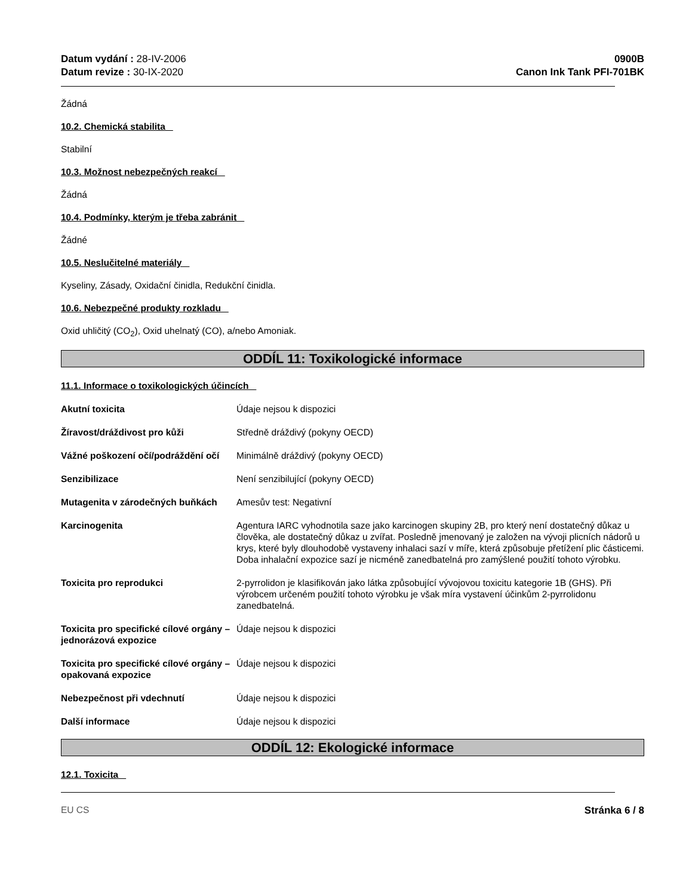Datum vydání : 28-IV-2006
Datum revize : 30-IX-2020
0900B
Canon Ink Tank PFI-701BK
Žádná
10.2. Chemická stabilita
Stabilní
10.3. Možnost nebezpečných reakcí
Žádná
10.4. Podmínky, kterým je třeba zabránit
Žádné
10.5. Neslučitelné materiály
Kyseliny, Zásady, Oxidační činidla, Redukční činidla.
10.6. Nebezpečné produkty rozkladu
Oxid uhličitý (CO<sub>2</sub>), Oxid uhelnatý (CO), a/nebo Amoniak.
ODDÍL 11: Toxikologické informace
11.1. Informace o toxikologických účincích
Akutní toxicita Údaje nejsou k dispozici
Žíravost/dráždivost pro kůži Středně dráždivý (pokyny OECD)
Vážné poškození očí/podráždění očí
Minimálně dráždivý (pokyny OECD)
Senzibilizace Není senzibilující (pokyny OECD)
Mutagenita v zárodečných buňkách
Amesův test: Negativní
Karcinogenita Agentura IARC vyhodnotila saze jako karcinogen skupiny 2B, pro který není dostatečný důkaz u člověka, ale dostatečný důkaz u zvířat. Posledně jmenovaný je založen na vývoji plicních nádorů u krys, které byly dlouhodobě vystaveny inhalaci sazí v míře, která způsobuje přetížení plic částicemi.
Doba inhalační expozice sazí je nicméně zanedbatelná pro zamýšlené použití tohoto výrobku.
Toxicita pro reprodukci 2-pyrrolidon je klasifikován jako látka způsobující vývojovou toxicitu kategorie 1B (GHS). Při výrobcem určeném použití tohoto výrobku je však míra vystavení účinkům 2-pyrrolidonu zanedbatelná.
Toxicita pro specifické cílové orgány – jednorázová expozice
Údaje nejsou k dispozici
Toxicita pro specifické cílové orgány – opakovaná expozice
Údaje nejsou k dispozici
Nebezpečnost při vdechnutí Údaje nejsou k dispozici
Další informace Údaje nejsou k dispozici
ODDÍL 12: Ekologické informace
12.1. Toxicita
EU CS Stránka 6 / 8